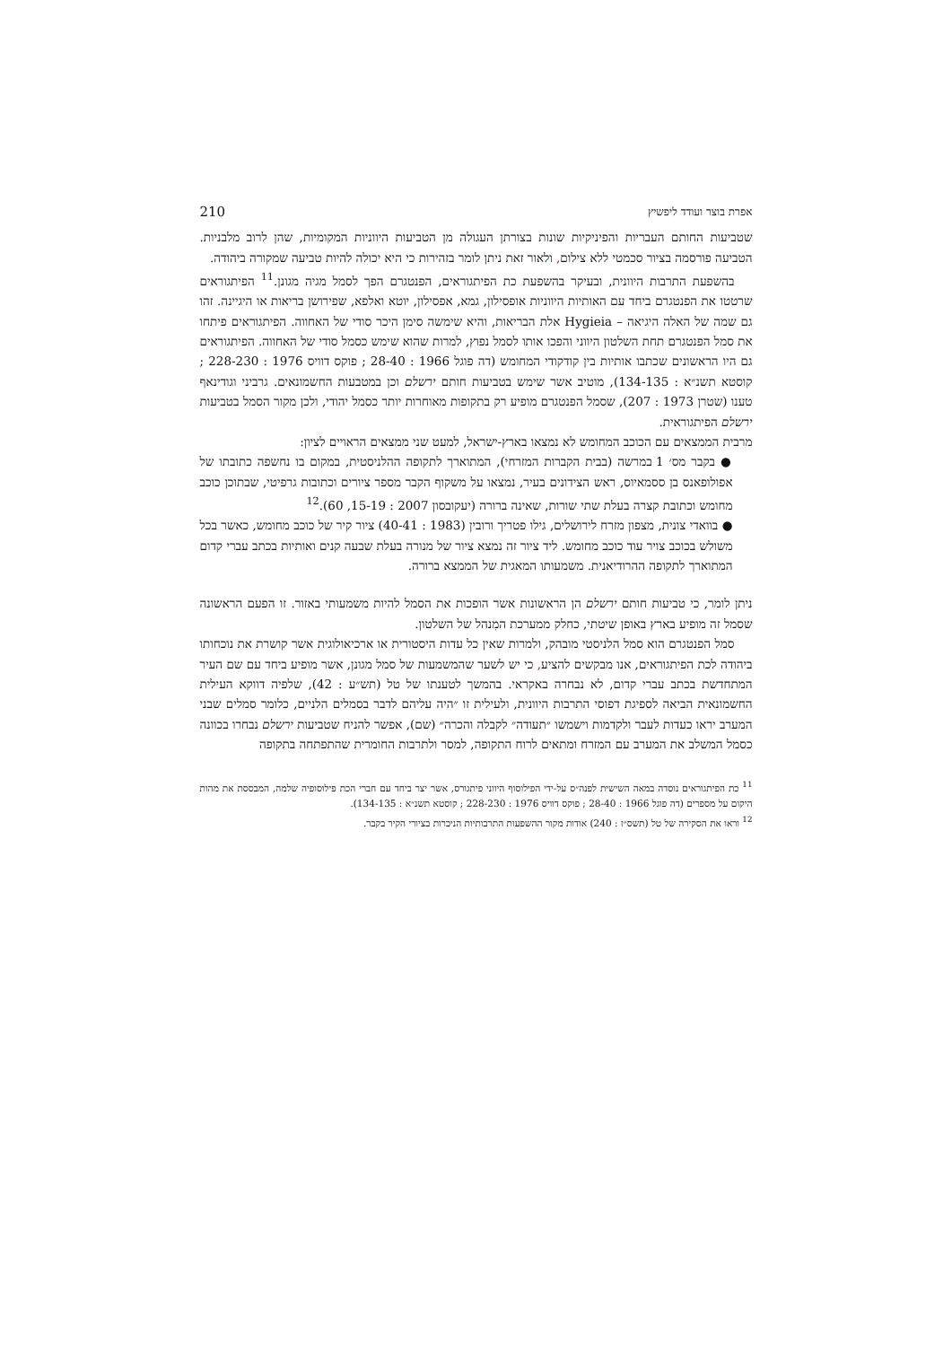אפרת בוצר ועודד ליפשיץ 210
שטביעות החותם העבריות והפיניקיות שונות בצורתן העגולה מן הטביעות היווניות המקומיות, שהן לרוב מלבניות. הטביעה פורסמה בציור סכמטי ללא צילום, ולאור זאת ניתן לומר בזהירות כי היא יכולה להיות טביעה שמקורה ביהודה.
בהשפעת התרבות היוונית, ובעיקר בהשפעת כת הפיתגוראים, הפנטגרם הפך לסמל מגיה מגונן.<sup>11</sup> הפיתגוראים שרטטו את הפנטגרם ביחד עם האותיות היווניות אופסילון, גמא, אפסילון, יוטא ואלפא, שפירושן בריאות או היגיינה. זהו גם שמה של האלה היגיאה – Hygieia אלת הבריאות, והיא שימשה סימן היכר סודי של האחווה. הפיתגוראים פיתחו את סמל הפנטגרם תחת השלטון היווני והפכו אותו לסמל נפוץ, למרות שהוא שימש כסמל סודי של האחווה. הפיתגוראים גם היו הראשונים שכתבו אותיות בין קודקודי המחומש (דה פוגל 1966 : 28-40 ; פוקס דוויס 1976 : 228-230 ; קוסטא תשנ״א : 134-135), מוטיב אשר שימש בטביעות חותם ירשלם וכן במטבעות החשמונאים. גרביני וגודינאף טענו (שטרן 1973 : 207), שסמל הפנטגרם מופיע רק בתקופות מאוחרות יותר כסמל יהודי, ולכן מקור הסמל בטביעות ירשלם הפיתגוראית.
מרבית הממצאים עם הכוכב המחומש לא נמצאו בארץ-ישראל, למעט שני ממצאים הראויים לציון:
● בקבר מס׳ 1 במרשה (בבית הקברות המזרחי), המתוארך לתקופה ההלניסטית, במקום בו נחשפה כתובתו של אפולופאנס בן ססמאיוס, ראש הצידונים בעיר, נמצאו על משקוף הקבר מספר ציורים וכתובות גרפיטי, שבתוכן כוכב מחומש וכתובת קצרה בעלת שתי שורות, שאינה ברורה (יעקובסון 2007 : 15-19, 60).<sup>12</sup>
● בוואדי צונית, מצפון מזרח לירושלים, גילו פטריך ורובין (1983 : 40-41) ציור קיר של כוכב מחומש, כאשר בכל משולש בכוכב צויר עוד כוכב מחומש. ליד ציור זה נמצא ציור של מנורה בעלת שבעה קנים ואותיות בכתב עברי קדום המתוארך לתקופה ההרודיאנית. משמעותו המאגית של הממצא ברורה.
ניתן לומר, כי טביעות חותם ירשלם הן הראשונות אשר הופכות את הסמל להיות משמעותי באזור. זו הפעם הראשונה שסמל זה מופיע בארץ באופן שיטתי, כחלק ממערכת המִנהל של השלטון.
סמל הפנטגרם הוא סמל הלניסטי מובהק, ולמרות שאין כל עדות היסטורית או ארכיאולוגית אשר קושרת את נוכחותו ביהודה לכת הפיתגוראים, אנו מבקשים להציע, כי יש לשער שהמשמעות של סמל מגונן, אשר מופיע ביחד עם שם העיר המתחדשת בכתב עברי קדום, לא נבחרה באקראי. בהמשך לטענתו של טל (תש״ע : 42), שלפיה דווקא העילית החשמונאית הביאה לספיגת דפוסי התרבות היוונית, ולעילית זו ״היה עליהם לדבר בסמלים הלניים, כלומר סמלים שבני המערב יראו כעדות לעבר ולקדמות וישמשו ״תעודה״ לקבלה והכרה״ (שם), אפשר להניח שטביעות ירשלם נבחרו בכוונה כסמל המשלב את המערב עם המזרח ומתאים לרוח התקופה, למסר ולתרבות החומרית שהתפתחה בתקופה
<sup>11</sup> כת הפיתגוראים נוסדה במאה השישית לפנה״ס על-ידי הפילוסוף היווני פיתגורס, אשר יצר ביחד עם חברי הכת פילוסופיה שלמה, המבססת את מהות היקום על מספרים (דה פוגל 1966 : 28-40 ; פוקס דוויס 1976 : 228-230 ; קוסטא תשנ״א : 134-135).
<sup>12</sup> וראו את הסקירה של טל (תשס״ז : 240) אודות מקור ההשפעות התרבותיות הניכרות בציורי הקיר בקבר.